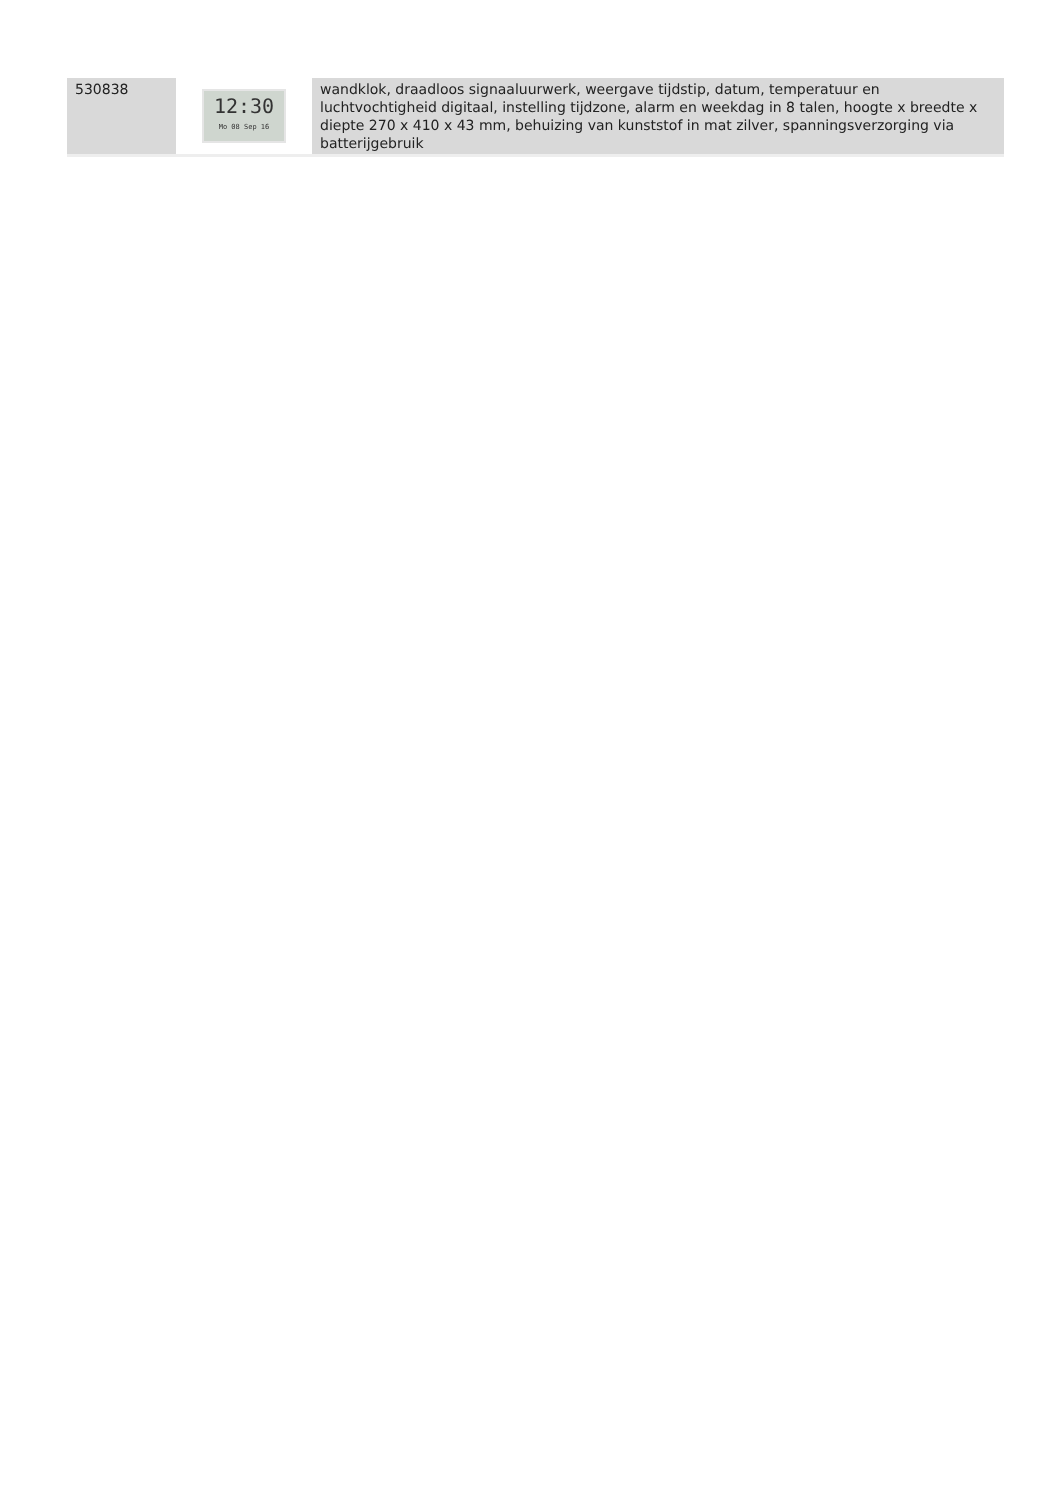| 530838 | 12:30 Mo 08 Sep 16 | wandklok, draadloos signaaluurwerk, weergave tijdstip, datum, temperatuur en luchtvochtigheid digitaal, instelling tijdzone, alarm en weekdag in 8 talen, hoogte x breedte x diepte 270 x 410 x 43 mm, behuizing van kunststof in mat zilver, spanningsverzorging via batterijgebruik |